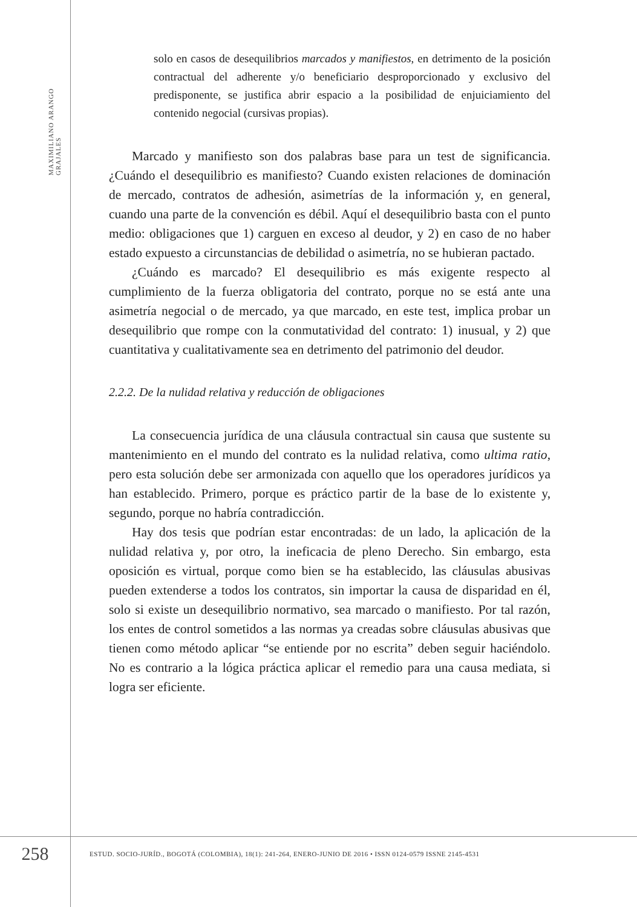MAXIMILIANO ARANGO GRAJALES
solo en casos de desequilibrios marcados y manifiestos, en detrimento de la posición contractual del adherente y/o beneficiario desproporcionado y exclusivo del predisponente, se justifica abrir espacio a la posibilidad de enjuiciamiento del contenido negocial (cursivas propias).
Marcado y manifiesto son dos palabras base para un test de significancia. ¿Cuándo el desequilibrio es manifiesto? Cuando existen relaciones de dominación de mercado, contratos de adhesión, asimetrías de la información y, en general, cuando una parte de la convención es débil. Aquí el desequilibrio basta con el punto medio: obligaciones que 1) carguen en exceso al deudor, y 2) en caso de no haber estado expuesto a circunstancias de debilidad o asimetría, no se hubieran pactado.
¿Cuándo es marcado? El desequilibrio es más exigente respecto al cumplimiento de la fuerza obligatoria del contrato, porque no se está ante una asimetría negocial o de mercado, ya que marcado, en este test, implica probar un desequilibrio que rompe con la conmutatividad del contrato: 1) inusual, y 2) que cuantitativa y cualitativamente sea en detrimento del patrimonio del deudor.
2.2.2. De la nulidad relativa y reducción de obligaciones
La consecuencia jurídica de una cláusula contractual sin causa que sustente su mantenimiento en el mundo del contrato es la nulidad relativa, como ultima ratio, pero esta solución debe ser armonizada con aquello que los operadores jurídicos ya han establecido. Primero, porque es práctico partir de la base de lo existente y, segundo, porque no habría contradicción.
Hay dos tesis que podrían estar encontradas: de un lado, la aplicación de la nulidad relativa y, por otro, la ineficacia de pleno Derecho. Sin embargo, esta oposición es virtual, porque como bien se ha establecido, las cláusulas abusivas pueden extenderse a todos los contratos, sin importar la causa de disparidad en él, solo si existe un desequilibrio normativo, sea marcado o manifiesto. Por tal razón, los entes de control sometidos a las normas ya creadas sobre cláusulas abusivas que tienen como método aplicar “se entiende por no escrita” deben seguir haciéndolo. No es contrario a la lógica práctica aplicar el remedio para una causa mediata, si logra ser eficiente.
258
ESTUD. SOCIO-JURÍD., BOGOTÁ (COLOMBIA), 18(1): 241-264, ENERO-JUNIO DE 2016 • ISSN 0124-0579 ISSNE 2145-4531